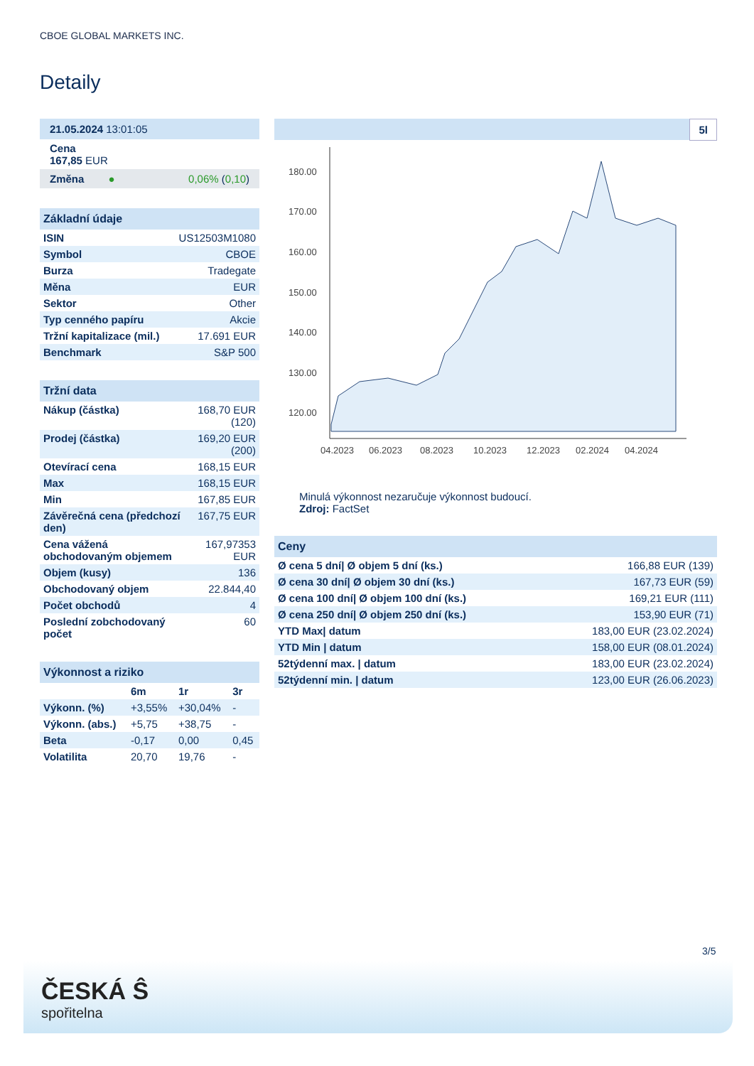CBOE GLOBAL MARKETS INC.
Detaily
| 21.05.2024 13:01:05 |
| Cena 167,85 EUR |
| Změna ● 0,06% ( 0,10 ) |
| Základní údaje | |
| --- | --- |
| ISIN | US12503M1080 |
| Symbol | CBOE |
| Burza | Tradegate |
| Měna | EUR |
| Sektor | Other |
| Typ cenného papíru | Akcie |
| Tržní kapitalizace (mil.) | 17.691 EUR |
| Benchmark | S&P 500 |
| Tržní data | |
| --- | --- |
| Nákup (částka) | 168,70 EUR (120) |
| Prodej (částka) | 169,20 EUR (200) |
| Otevírací cena | 168,15 EUR |
| Max | 168,15 EUR |
| Min | 167,85 EUR |
| Závěrečná cena (předchozí den) | 167,75 EUR |
| Cena vážená obchodovaným objemem | 167,97353 EUR |
| Objem (kusy) | 136 |
| Obchodovaný objem | 22.844,40 |
| Počet obchodů | 4 |
| Poslední zobchodovaný počet | 60 |
| Výkonnost a riziko | | | |
| --- | --- | --- | --- |
| | 6m | 1r | 3r |
| Výkonn. (%) | +3,55% | +30,04% | - |
| Výkonn. (abs.) | +5,75 | +38,75 | - |
| Beta | -0,17 | 0,00 | 0,45 |
| Volatilita | 20,70 | 19,76 | - |
5l
180.00
170.00
160.00
150.00
140.00
130.00
120.00
04.2023
06.2023
08.2023
10.2023
12.2023
02.2024
04.2024
Minulá výkonnost nezaručuje výkonnost budoucí.
Zdroj: FactSet
| Ceny | |
| --- | --- |
| Ø cena 5 dní/ Ø objem 5 dní (ks.) | 166,88 EUR (139) |
| Ø cena 30 dní/ Ø objem 30 dní (ks.) | 167,73 EUR (59) |
| Ø cena 100 dní/ Ø objem 100 dní (ks.) | 169,21 EUR (111) |
| Ø cena 250 dní/ Ø objem 250 dní (ks.) | 153,90 EUR (71) |
| YTD Max/ datum | 183,00 EUR (23.02.2024) |
| YTD Min / datum | 158,00 EUR (08.01.2024) |
| 52týdenní max. / datum | 183,00 EUR (23.02.2024) |
| 52týdenní min. / datum | 123,00 EUR (26.06.2023) |
3/5
ČESKÁ Ŝ
spořitelna